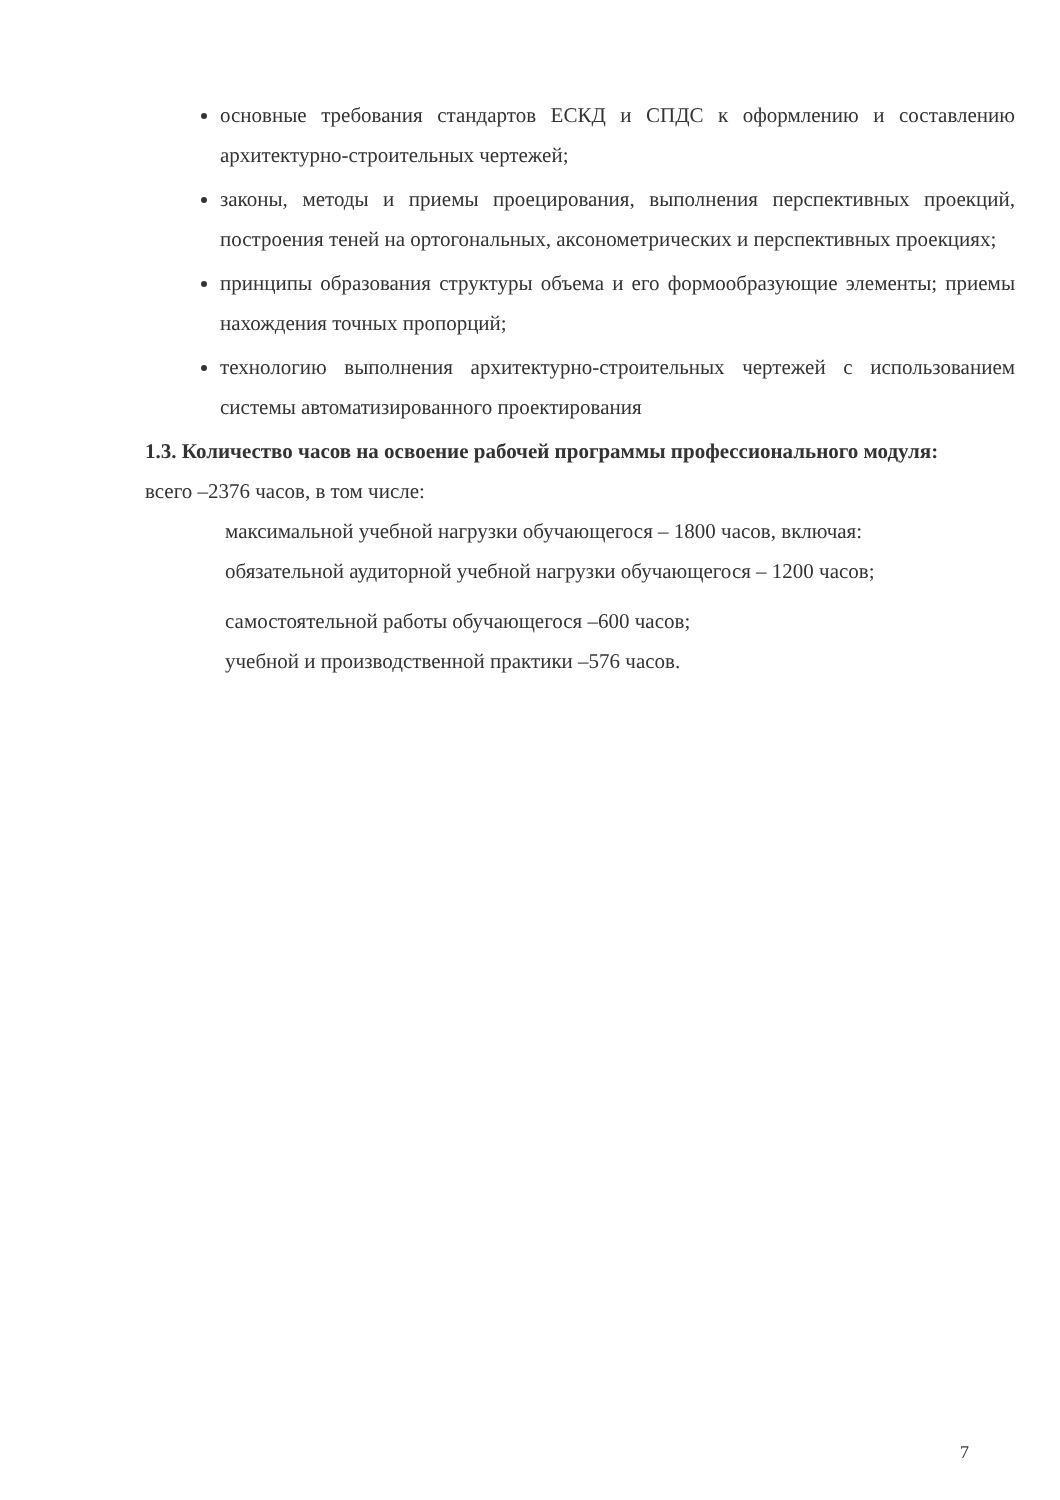основные требования стандартов ЕСКД и СПДС к оформлению и составлению архитектурно-строительных чертежей;
законы, методы и приемы проецирования, выполнения перспективных проекций, построения теней на ортогональных, аксонометрических и перспективных проекциях;
принципы образования структуры объема и его формообразующие элементы; приемы нахождения точных пропорций;
технологию выполнения архитектурно-строительных чертежей с использованием системы автоматизированного проектирования
1.3. Количество часов на освоение рабочей программы профессионального модуля:
всего –2376 часов, в том числе:
максимальной учебной нагрузки обучающегося – 1800 часов, включая:
обязательной аудиторной учебной нагрузки обучающегося – 1200 часов;
самостоятельной работы обучающегося –600 часов;
учебной и производственной практики –576 часов.
7